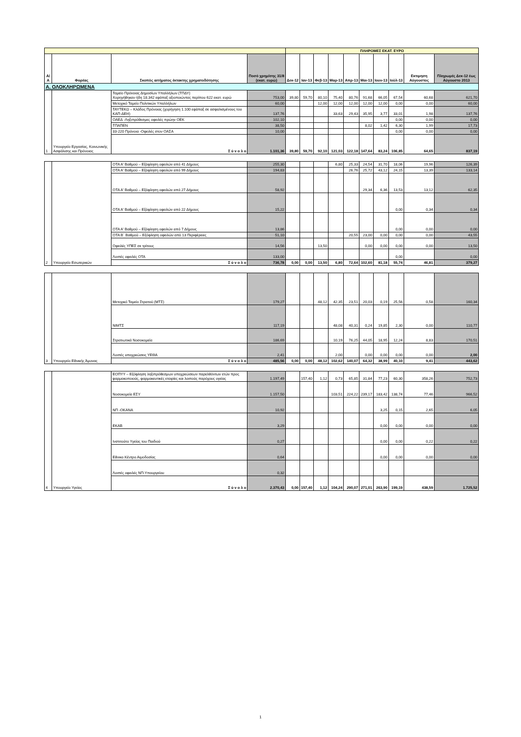| | | | | ΠΛΗΡΩΜΕΣ ΕΚΑΤ. ΕΥΡΩ | | | | | | | | | |
| --- | --- | --- | --- | --- | --- | --- | --- | --- | --- | --- | --- | --- | --- |
| Α/Α | Φορέας | Σκοπός αιτήματος έκτακτης χρηματοδότησης | Ποσό χρημ/σης 31/8 (εκατ. ευρώ) | Δεκ-12 | Ιαν-13 | Φεβ-13 | Μαρ-13 | Απρ-13 | Μαι-13 | Ιουν-13 | Ιούλ-13 | Εκτιμηση Αύγουστος | Πληρωμές Δεκ-12 έως Αύγουστο 2013 |
| Α. ΟΛΟΚΛΗΡΩΜΕΝΑ | | | | | | | | | | | | | |
| 1 | Υπουργείο Εργασίας, Κοινωνικής Ασφάλισης και Πρόνοιας | Ταμείο Πρόνοιας Δημοσίων Υπαλλήλων (ΤΠΔΥ) Χορηγήθηκαν ήδη 18.342 εφάπαξ αξιοποιώντας περίπου 622 εκατ. ευρώ | 753,00 | 39,80 | 59,70 | 80,10 | 75,40 | 80,76 | 91,68 | 66,05 | 67,54 | 60,68 | 621,70 |
| | | Μετοχικό Ταμείο Πολιτικών Υπαλλήλων | 60,00 | | | 12,00 | 12,00 | 12,00 | 12,00 | 12,00 | 0,00 | 0,00 | 60,00 |
| | | ΤΑΥΤΕΚΩ – Κλάδος Πρόνοιας (χορήγηση 1.100 εφάπαξ σε ασφαλισμένους του ΚΑΠ-ΔΕΗ) | 137,76 | | | | 33,63 | 29,43 | 35,95 | 3,77 | 33,01 | 1,98 | 137,76 |
| | | ΟΑΕΔ -Ληξιπρόθεσμες οφειλές πρώην ΟΕΚ | 102,10 | | | | | | | | 0,00 | 0,00 | 0,00 |
| | | ΤΠΑΠΕΝ | 38,50 | | | | | | 8,02 | 1,42 | 6,30 | 1,99 | 17,73 |
| | | 33-220 Πρόνοια -Οφειλές στον ΟΑΣΑ | 10,00 | | | | | | | | 0,00 | 0,00 | 0,00 |
| | | Σ ύ ν ο λ ο | 1.101,36 | 39,80 | 59,70 | 92,10 | 121,03 | 122,18 | 147,64 | 83,24 | 106,85 | 64,65 | 837,19 |
| 2 | Υπουργείο Εσωτερικών | ΟΤΑ Α' Βαθμού – Εξόφληση οφειλών από 41 Δήμους | 255,30 | | | | 6,80 | 25,33 | 24,54 | 31,70 | 18,06 | 19,96 | 126,39 |
| | | ΟΤΑ Α' Βαθμού – Εξόφληση οφειλών από 99 Δήμους | 194,83 | | | | | 26,76 | 25,72 | 43,12 | 24,15 | 13,39 | 133,14 |
| | | ΟΤΑ Α' Βαθμού – Εξόφληση οφειλών από 27 Δήμους | 58,92 | | | | | | 29,34 | 6,36 | 13,53 | 13,12 | 62,35 |
| | | ΟΤΑ Α' Βαθμού – Εξόφληση οφειλών από 22 Δήμους | 15,22 | | | | | | | | 0,00 | 0,34 | 0,34 |
| | | ΟΤΑ Α' Βαθμού – Εξόφληση οφειλών από 7 Δήμους | 13,86 | | | | | | | | 0,00 | 0,00 | 0,00 |
| | | ΟΤΑ Β΄ Βαθμού – Εξόφληση οφειλών από 13 Περιφέρειες | 51,10 | | | | | 20,55 | 23,00 | 0,00 | 0,00 | 0,00 | 43,55 |
| | | Οφειλές ΥΠΕΣ σε τρίτους | 14,56 | | | 13,50 | | | 0,00 | 0,00 | 0,00 | 0,00 | 13,50 |
| | | Λοιπές οφειλές ΟΤΑ | 133,00 | | | | | | | | 0,00 | | 0,00 |
| | | Σ ύ ν ο λ ο | 736,78 | 0,00 | 0,00 | 13,50 | 6,80 | 72,64 | 102,60 | 81,18 | 55,74 | 46,81 | 379,27 |
| 3 | Υπουργείο Εθνικής Άμυνας | Μετοχικό Ταμείο Στρατού (ΜΤΣ) | 179,27 | | | 48,12 | 42,35 | 23,51 | 20,03 | 0,19 | 25,56 | 0,58 | 160,34 |
| | | ΝΙΜΤΣ | 117,19 | | | | 48,08 | 40,31 | 0,24 | 19,85 | 2,30 | 0,00 | 110,77 |
| | | Στρατιωτικά Νοσοκομεία | 186,69 | | | | 10,19 | 76,25 | 44,05 | 18,95 | 12,24 | 8,83 | 170,51 |
| | | Λοιπές υποχρεώσεις ΥΕΘΑ | 2,41 | | | | 2,00 | | 0,00 | 0,00 | 0,00 | 0,00 | 2,00 |
| | | Σ ύ ν ο λ ο | 485,56 | 0,00 | 0,00 | 48,12 | 102,62 | 140,07 | 64,32 | 38,99 | 40,10 | 9,41 | 443,62 |
| 4 | Υπουργείο Υγείας | ΕΟΠΥΥ – Εξόφληση ληξιπρόθεσμων υποχρεώσεων παρελθόντων ετών προς φαρμακοποιούς, φαρμακευτικές εταιρίες και λοιπούς παρόχους υγείας | 1.197,49 | | 157,40 | 1,12 | 0,73 | 65,85 | 31,84 | 77,23 | 60,30 | 358,26 | 752,73 |
| | | Νοσοκομεία ΕΣΥ | 1.157,50 | | | | 103,51 | 224,22 | 239,17 | 183,42 | 138,74 | 77,46 | 966,52 |
| | | ΝΠ -ΟΚΑΝΑ | 10,92 | | | | | | | 3,25 | 0,15 | 2,65 | 6,05 |
| | | ΕΚΑΒ | 3,29 | | | | | | | 0,00 | 0,00 | 0,00 | 0,00 |
| | | Ινστιτούτο Υγείας του Παιδιού | 0,27 | | | | | | | 0,00 | 0,00 | 0,22 | 0,22 |
| | | Εθνικο Κέντρο Αιμοδοσίας | 0,64 | | | | | | | 0,00 | 0,00 | 0,00 | 0,00 |
| | | Λοιπές οφειλές ΝΠ-Υπουργείου | 0,32 | | | | | | | | | | |
| | | Σ ύ ν ο λ ο | 2.370,43 | 0,00 | 157,40 | 1,12 | 104,24 | 290,07 | 271,01 | 263,90 | 199,19 | 438,59 | 1.725,52 |
1